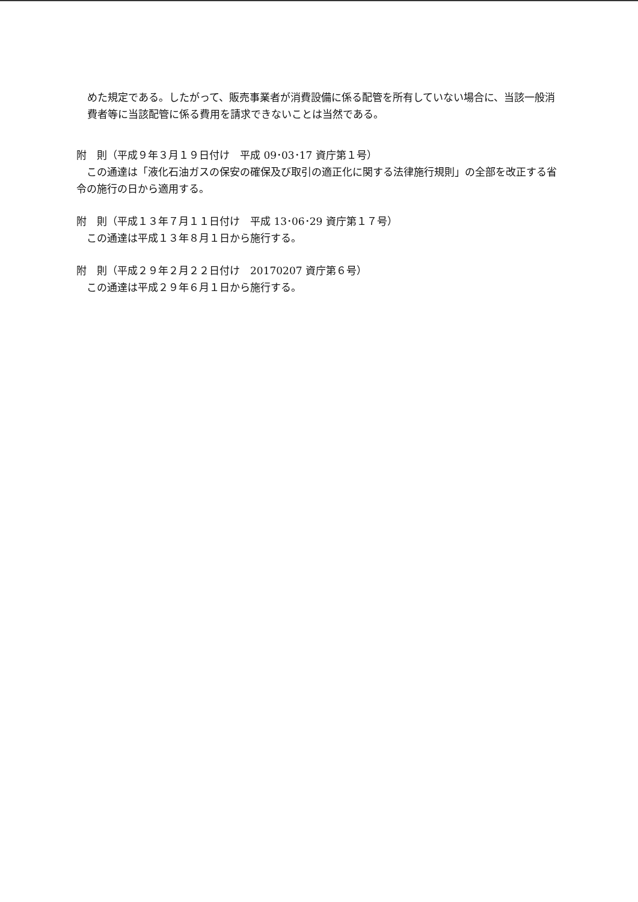めた規定である。したがって、販売事業者が消費設備に係る配管を所有していない場合に、当該一般消費者等に当該配管に係る費用を請求できないことは当然である。
附　則（平成９年３月１９日付け　平成 09･03･17 資庁第１号）
　この通達は「液化石油ガスの保安の確保及び取引の適正化に関する法律施行規則」の全部を改正する省令の施行の日から適用する。
附　則（平成１３年７月１１日付け　平成 13･06･29 資庁第１７号）
　この通達は平成１３年８月１日から施行する。
附　則（平成２９年２月２２日付け　20170207 資庁第６号）
　この通達は平成２９年６月１日から施行する。